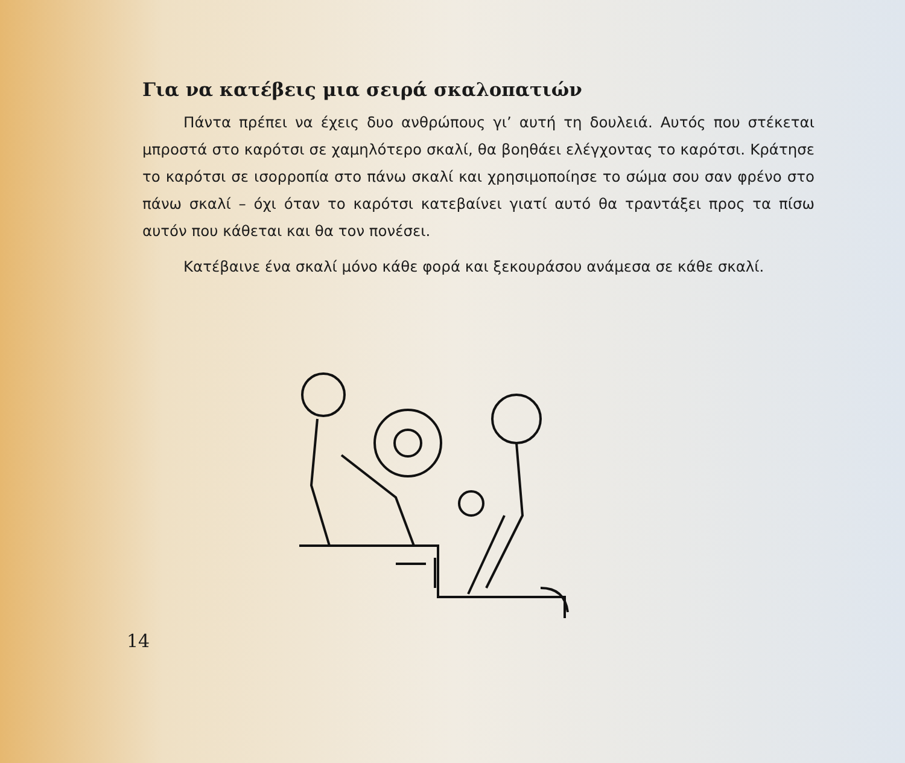Για να κατέβεις μια σειρά σκαλοπατιών
Πάντα πρέπει να έχεις δυο ανθρώπους γι’ αυτή τη δουλειά. Αυτός που στέκεται μπροστά στο καρότσι σε χαμηλότερο σκαλί, θα βοηθάει ελέγχοντας το καρότσι. Κράτησε το καρότσι σε ισορροπία στο πάνω σκαλί και χρησιμοποίησε το σώμα σου σαν φρένο στο πάνω σκαλί – όχι όταν το καρότσι κατεβαίνει γιατί αυτό θα τραντάξει προς τα πίσω αυτόν που κάθεται και θα τον πονέσει.
Κατέβαινε ένα σκαλί μόνο κάθε φορά και ξεκουράσου ανάμεσα σε κάθε σκαλί.
14